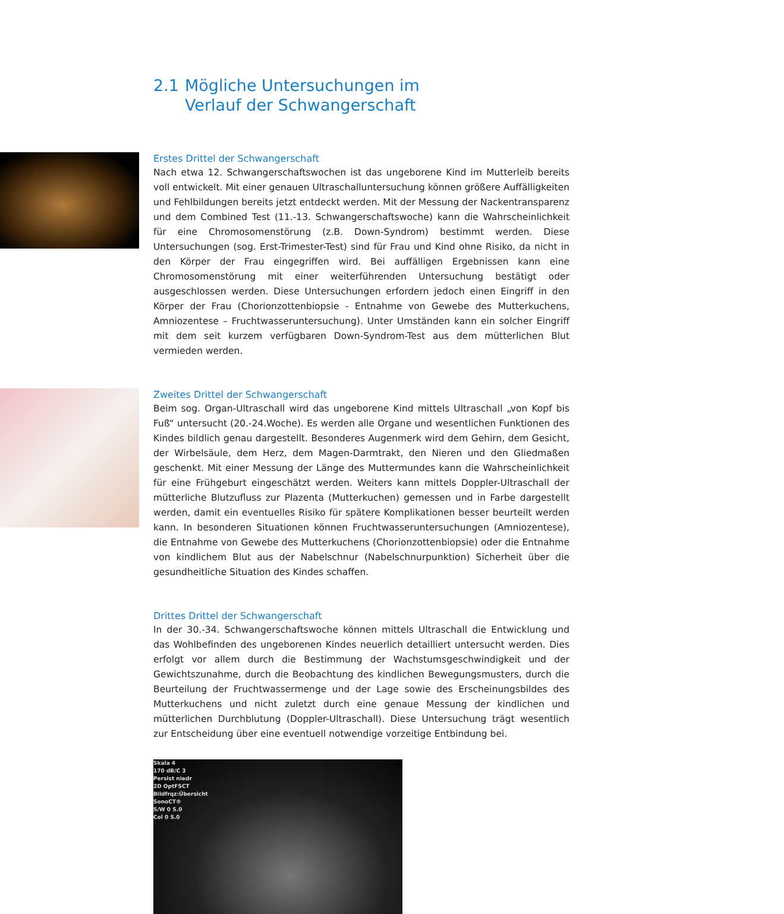2.1 Mögliche Untersuchungen im
Verlauf der Schwangerschaft
Erstes Drittel der Schwangerschaft
Nach etwa 12. Schwangerschaftswochen ist das ungeborene Kind im Mutterleib bereits voll entwickelt. Mit einer genauen Ultraschalluntersuchung können größere Auffälligkeiten und Fehlbildungen bereits jetzt entdeckt werden. Mit der Messung der Nackentransparenz und dem Combined Test (11.-13. Schwangerschaftswoche) kann die Wahrscheinlichkeit für eine Chromosomenstörung (z.B. Down-Syndrom) bestimmt werden. Diese Untersuchungen (sog. Erst-Trimester-Test) sind für Frau und Kind ohne Risiko, da nicht in den Körper der Frau eingegriffen wird. Bei auffälligen Ergebnissen kann eine Chromosomenstörung mit einer weiterführenden Untersuchung bestätigt oder ausgeschlossen werden. Diese Untersuchungen erfordern jedoch einen Eingriff in den Körper der Frau (Chorionzottenbiopsie - Entnahme von Gewebe des Mutterkuchens, Amniozentese – Fruchtwasseruntersuchung). Unter Umständen kann ein solcher Eingriff mit dem seit kurzem verfügbaren Down-Syndrom-Test aus dem mütterlichen Blut vermieden werden.
Zweites Drittel der Schwangerschaft
Beim sog. Organ-Ultraschall wird das ungeborene Kind mittels Ultraschall „von Kopf bis Fuß“ untersucht (20.-24.Woche). Es werden alle Organe und wesentlichen Funktionen des Kindes bildlich genau dargestellt. Besonderes Augenmerk wird dem Gehirn, dem Gesicht, der Wirbelsäule, dem Herz, dem Magen-Darmtrakt, den Nieren und den Gliedmaßen geschenkt. Mit einer Messung der Länge des Muttermundes kann die Wahrscheinlichkeit für eine Frühgeburt eingeschätzt werden. Weiters kann mittels Doppler-Ultraschall der mütterliche Blutzufluss zur Plazenta (Mutterkuchen) gemessen und in Farbe dargestellt werden, damit ein eventuelles Risiko für spätere Komplikationen besser beurteilt werden kann. In besonderen Situationen können Fruchtwasseruntersuchungen (Amniozentese), die Entnahme von Gewebe des Mutterkuchens (Chorionzottenbiopsie) oder die Entnahme von kindlichem Blut aus der Nabelschnur (Nabelschnurpunktion) Sicherheit über die gesundheitliche Situation des Kindes schaffen.
Drittes Drittel der Schwangerschaft
In der 30.-34. Schwangerschaftswoche können mittels Ultraschall die Entwicklung und das Wohlbefinden des ungeborenen Kindes neuerlich detailliert untersucht werden. Dies erfolgt vor allem durch die Bestimmung der Wachstumsgeschwindigkeit und der Gewichtszunahme, durch die Beobachtung des kindlichen Bewegungsmusters, durch die Beurteilung der Fruchtwassermenge und der Lage sowie des Erscheinungsbildes des Mutterkuchens und nicht zuletzt durch eine genaue Messung der kindlichen und mütterlichen Durchblutung (Doppler-Ultraschall). Diese Untersuchung trägt wesentlich zur Entscheidung über eine eventuell notwendige vorzeitige Entbindung bei.
Skala 4
170 dB/C 3
Persist niedr
2D OptFSCT
Bildfrqz:Übersicht
SonoCT®
S/W 0 S.0
Col 0 S.0